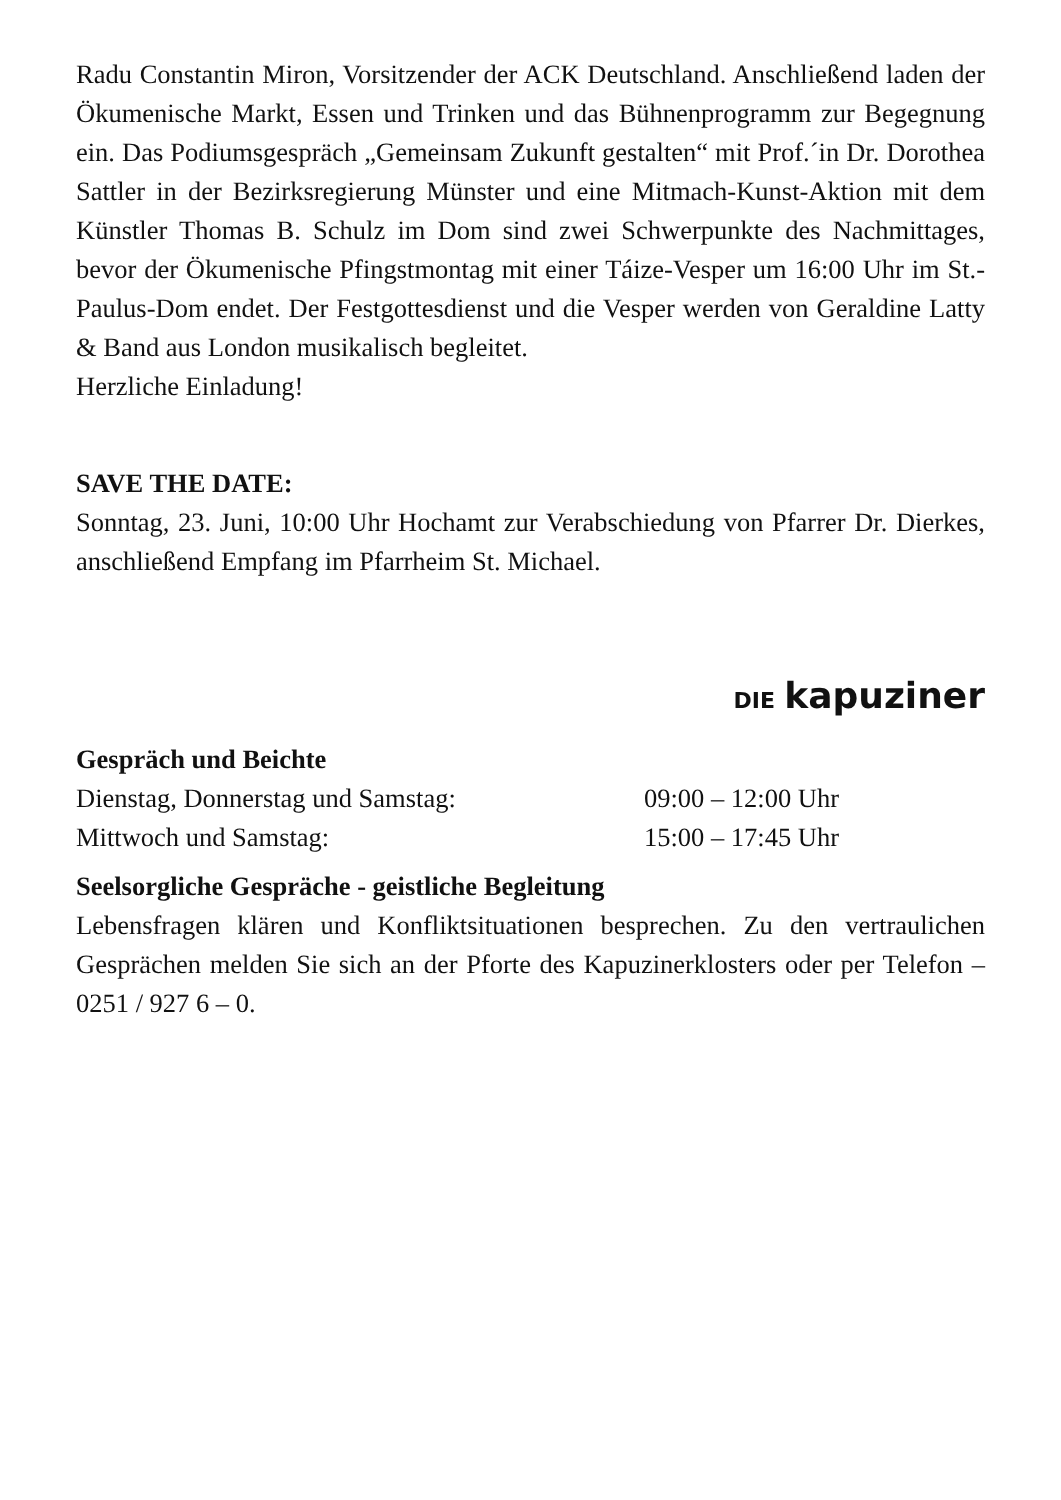Radu Constantin Miron, Vorsitzender der ACK Deutschland. Anschließend laden der Ökumenische Markt, Essen und Trinken und das Bühnenprogramm zur Begegnung ein. Das Podiumsgespräch „Gemeinsam Zukunft gestalten“ mit Prof.´in Dr. Dorothea Sattler in der Bezirksregierung Münster und eine Mitmach-Kunst-Aktion mit dem Künstler Thomas B. Schulz im Dom sind zwei Schwerpunkte des Nachmittages, bevor der Ökumenische Pfingstmontag mit einer Táize-Vesper um 16:00 Uhr im St.-Paulus-Dom endet. Der Festgottesdienst und die Vesper werden von Geraldine Latty & Band aus London musikalisch begleitet.
Herzliche Einladung!
SAVE THE DATE:
Sonntag, 23. Juni, 10:00 Uhr Hochamt zur Verabschiedung von Pfarrer Dr. Dierkes, anschließend Empfang im Pfarrheim St. Michael.
DIE kapuziner
Gespräch und Beichte
Dienstag, Donnerstag und Samstag: 09:00 – 12:00 Uhr
Mittwoch und Samstag: 15:00 – 17:45 Uhr
Seelsorgliche Gespräche - geistliche Begleitung
Lebensfragen klären und Konfliktsituationen besprechen. Zu den vertraulichen Gesprächen melden Sie sich an der Pforte des Kapuzinerklosters oder per Telefon – 0251 / 927 6 – 0.